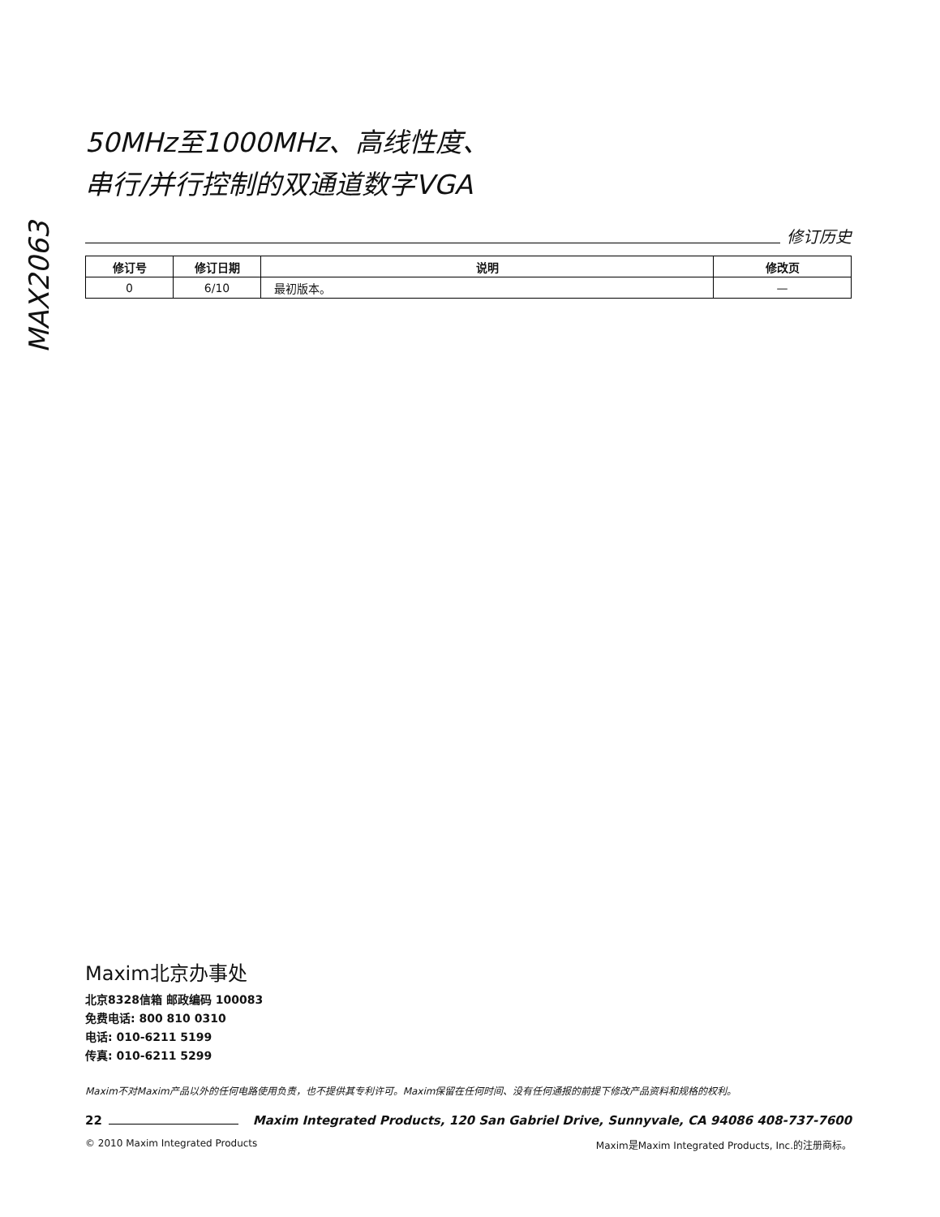MAX2063
50MHz至1000MHz、高线性度、
串行/并行控制的双通道数字VGA
修订历史
| 修订号 | 修订日期 | 说明 | 修改页 |
| --- | --- | --- | --- |
| 0 | 6/10 | 最初版本。 | — |
Maxim北京办事处
北京8328信箱 邮政编码 100083
免费电话: 800 810 0310
电话: 010-6211 5199
传真: 010-6211 5299
Maxim不对Maxim产品以外的任何电路使用负责，也不提供其专利许可。Maxim保留在任何时间、没有任何通报的前提下修改产品资料和规格的权利。
22 Maxim Integrated Products, 120 San Gabriel Drive, Sunnyvale, CA 94086 408-737-7600
© 2010 Maxim Integrated Products Maxim是Maxim Integrated Products, Inc.的注册商标。